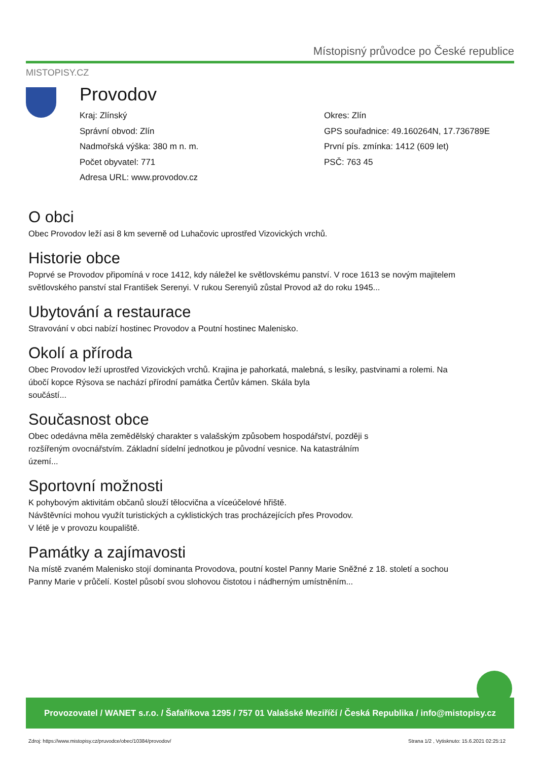Místopisný průvodce po České republice
MISTOPISY.CZ
Provodov
Kraj: Zlínský
Správní obvod: Zlín
Nadmořská výška: 380 m n. m.
Počet obyvatel: 771
Adresa URL: www.provodov.cz
Okres: Zlín
GPS souřadnice: 49.160264N, 17.736789E
První pís. zmínka: 1412 (609 let)
PSČ: 763 45
O obci
Obec Provodov leží asi 8 km severně od Luhačovic uprostřed Vizovických vrchů.
Historie obce
Poprvé se Provodov připomíná v roce 1412, kdy náležel ke světlovskému panství. V roce 1613 se novým majitelem světlovského panství stal František Serenyi. V rukou Serenyiů zůstal Provod až do roku 1945...
Ubytování a restaurace
Stravování v obci nabízí hostinec Provodov a Poutní hostinec Malenisko.
Okolí a příroda
Obec Provodov leží uprostřed Vizovických vrchů. Krajina je pahorkatá, malebná, s lesíky, pastvinami a rolemi. Na úbočí kopce Rýsova se nachází přírodní památka Čertův kámen. Skála byla
součástí...
Současnost obce
Obec odedávna měla zemědělský charakter s valašským způsobem hospodářství, později s
rozšířeným ovocnářstvím. Základní sídelní jednotkou je původní vesnice. Na katastrálním
území...
Sportovní možnosti
K pohybovým aktivitám občanů slouží tělocvična a víceúčelové hřiště.
Návštěvníci mohou využít turistických a cyklistických tras procházejících přes Provodov.
V létě je v provozu koupaliště.
Památky a zajímavosti
Na místě zvaném Malenisko stojí dominanta Provodova, poutní kostel Panny Marie Sněžné z 18. století a sochou Panny Marie v průčelí. Kostel působí svou slohovou čistotou i nádherným umístněním...
Provozovatel / WANET s.r.o. / Šafaříkova 1295 / 757 01 Valašské Meziříčí / Česká Republika / info@mistopisy.cz
Zdroj: https://www.mistopisy.cz/pruvodce/obec/10384/provodov/
Strana 1/2 , Vytisknuto: 15.6.2021 02:25:12